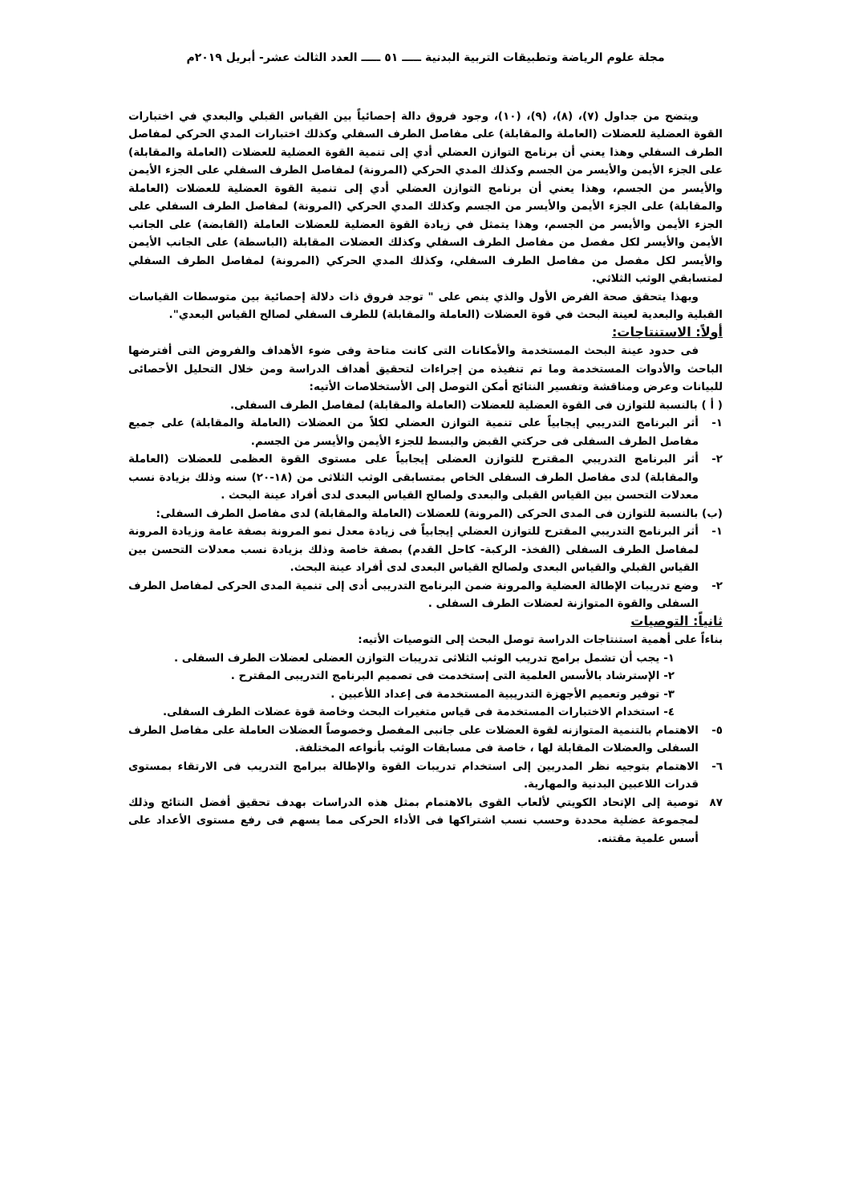مجلة علوم الرياضة وتطبيقات التربية البدنية ـــــ ٥١ ـــــ العدد الثالث عشر- أبريل ٢٠١٩م
ويتضح من جداول (٧)، (٨)، (٩)، (١٠)، وجود فروق دالة إحصائياً بين القياس القبلي والبعدي في اختبارات القوة العضلية للعضلات (العاملة والمقابلة) على مفاصل الطرف السفلي وكذلك اختبارات المدي الحركي لمفاصل الطرف السفلي وهذا يعني أن برنامج التوازن العضلي أدي إلى تنمية القوة العضلية للعضلات (العاملة والمقابلة) على الجزء الأيمن والأيسر من الجسم وكذلك المدي الحركي (المرونة) لمفاصل الطرف السفلي على الجزء الأيمن والأيسر من الجسم، وهذا يعني أن برنامج التوازن العضلي أدي إلى تنمية القوة العضلية للعضلات (العاملة والمقابلة) على الجزء الأيمن والأيسر من الجسم وكذلك المدي الحركي (المرونة) لمفاصل الطرف السفلي على الجزء الأيمن والأيسر من الجسم، وهذا يتمثل في زيادة القوة العضلية للعضلات العاملة (القابضة) على الجانب الأيمن والأيسر لكل مفصل من مفاصل الطرف السفلي وكذلك العضلات المقابلة (الباسطة) على الجانب الأيمن والأيسر لكل مفصل من مفاصل الطرف السفلي، وكذلك المدي الحركي (المرونة) لمفاصل الطرف السفلي لمتسابقي الوثب الثلاثي.
وبهذا يتحقق صحة الفرض الأول والذي ينص على " توجد فروق ذات دلالة إحصائية بين متوسطات القياسات القبلية والبعدية لعينة البحث في قوة العضلات (العاملة والمقابلة) للطرف السفلي لصالح القياس البعدي".
أولاً: الاستنتاجات:
فى حدود عينة البحث المستخدمة والأمكانات التى كانت متاحة وفى ضوء الأهداف والفروض التى أفترضها الباحث والأدوات المستخدمة وما تم تنفيذه من إجراءات لتحقيق أهداف الدراسة ومن خلال التحليل الأحصائى للبيانات وعرض ومناقشة وتفسير النتائج أمكن التوصل إلى الأستخلاصات الأتيه:
( أ ) بالنسبة للتوازن فى القوة العضلية للعضلات (العاملة والمقابلة) لمفاصل الطرف السفلى.
١- أثر البرنامج التدريبي إيجابياً على تنمية التوازن العضلي لكلاً من العضلات (العاملة والمقابلة) على جميع مفاصل الطرف السفلى فى حركتي القبض والبسط للجزء الأيمن والأيسر من الجسم.
٢- أثر البرنامج التدريبي المقترح للتوازن العضلى إيجابياً على مستوى القوة العظمى للعضلات (العاملة والمقابلة) لدى مفاصل الطرف السفلى الخاص بمتسابقى الوثب الثلاثى من (١٨-٢٠) سنه وذلك بزيادة نسب معدلات التحسن بين القياس القبلى والبعدى ولصالح القياس البعدى لدى أفراد عينة البحث .
(ب) بالنسبة للتوازن فى المدى الحركى (المرونة) للعضلات (العاملة والمقابلة) لدى مفاصل الطرف السفلى:
١- أثر البرنامج التدريبي المقترح للتوازن العضلي إيجابياً فى زيادة معدل نمو المرونة بصفة عامة وزيادة المرونة لمفاصل الطرف السفلى (الفخذ- الركبة- كاحل القدم) بصفة خاصة وذلك بزيادة نسب معدلات التحسن بين القياس القبلي والقياس البعدى ولصالح القياس البعدى لدى أفراد عينة البحث.
٢- وضع تدريبات الإطالة العضلية والمرونة ضمن البرنامج التدريبى أدى إلى تنمية المدى الحركى لمفاصل الطرف السفلى والقوة المتوازنة لعضلات الطرف السفلى .
ثانياً: التوصيات
بناءاً على أهمية استنتاجات الدراسة توصل البحث إلى التوصيات الأتيه:
١- يجب أن تشمل برامج تدريب الوثب الثلاثى تدريبات التوازن العضلى لعضلات الطرف السفلى .
٢- الإسترشاد بالأسس العلمية التى إستخدمت فى تصميم البرنامج التدريبى المقترح .
٣- توفير وتعميم الأجهزة التدريبية المستخدمة فى إعداد اللأعبين .
٤- استخدام الاختبارات المستخدمة فى قياس متغيرات البحث وخاصة قوة عضلات الطرف السفلى.
٥- الاهتمام بالتنمية المتوازنه لقوة العضلات على جانبى المفصل وخصوصاً العضلات العاملة على مفاصل الطرف السفلى والعضلات المقابلة لها ، خاصة فى مسابقات الوثب بأنواعه المختلفة.
٦- الاهتمام بتوجيه نظر المدربين إلى استخدام تدريبات القوة والإطالة ببرامج التدريب فى الارتقاء بمستوى قدرات اللاعبين البدنية والمهارية.
٨٧ توصية إلى الإتحاد الكويتي لألعاب القوى بالاهتمام بمثل هذه الدراسات بهدف تحقيق أفضل النتائج وذلك لمجموعة عضلية محددة وحسب نسب اشتراكها فى الأداء الحركى مما يسهم فى رفع مستوى الأعداد على أسس علمية مقتنه.